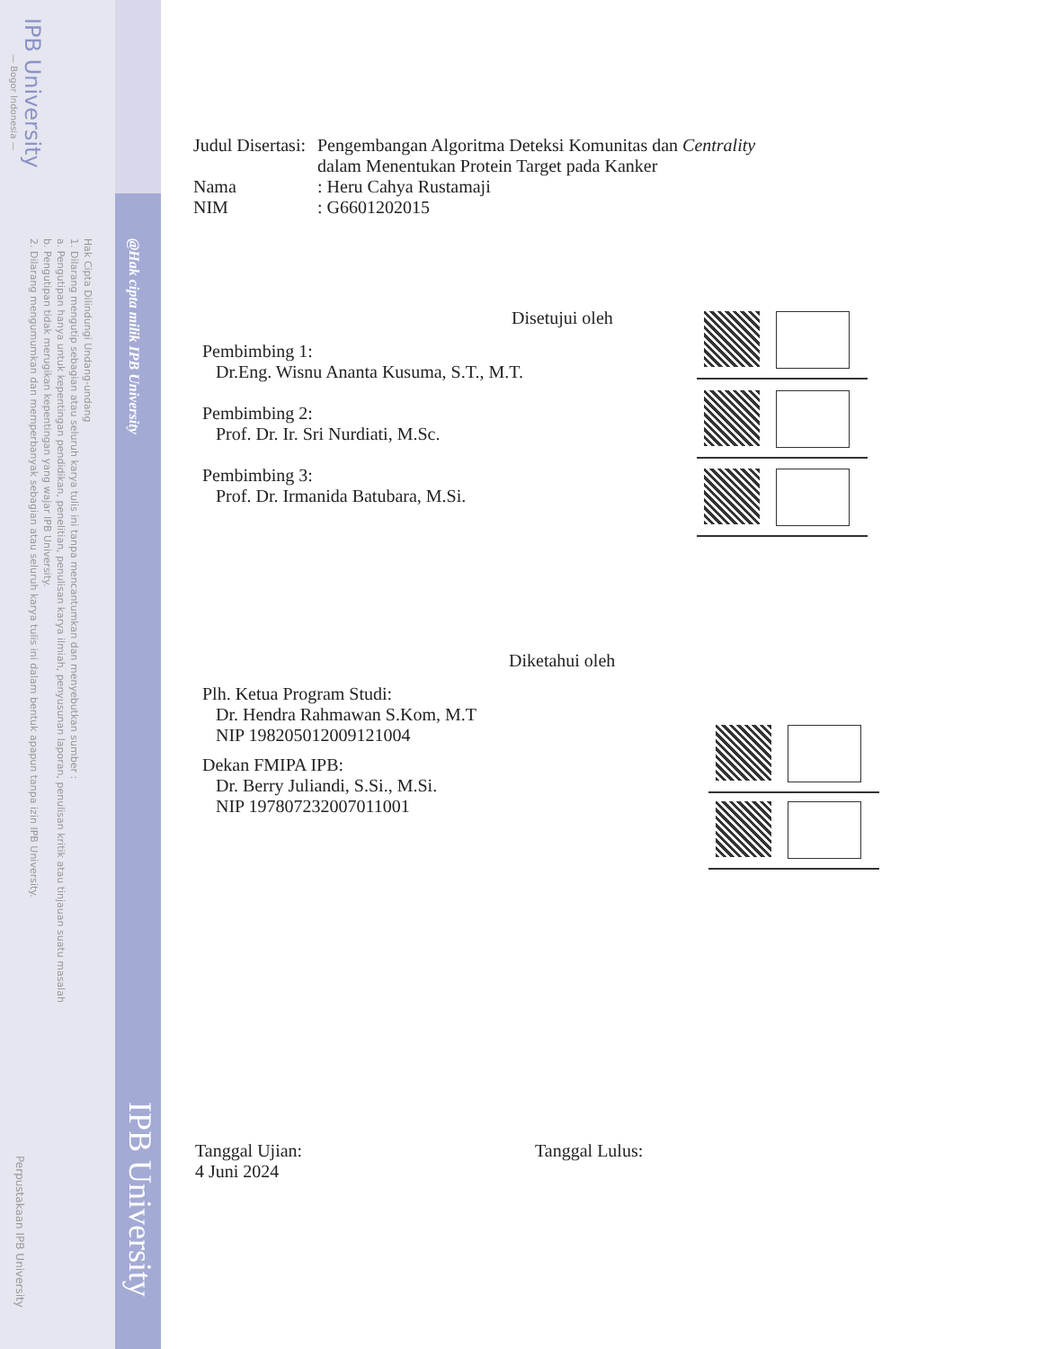IPB University
— Bogor Indonesia —
@Hak cipta milik IPB University
Hak Cipta Dilindungi Undang-undang
1. Dilarang mengutip sebagian atau seluruh karya tulis ini tanpa mencantumkan dan menyebutkan sumber :
a. Pengutipan hanya untuk kepentingan pendidikan, penelitian, penulisan karya ilmiah, penyusunan laporan, penulisan kritik atau tinjauan suatu masalah
b. Pengutipan tidak merugikan kepentingan yang wajar IPB University.
2. Dilarang mengumumkan dan memperbanyak sebagian atau seluruh karya tulis ini dalam bentuk apapun tanpa izin IPB University.
IPB University
Perpustakaan IPB University
Judul Disertasi:
Pengembangan Algoritma Deteksi Komunitas dan Centrality
dalam Menentukan Protein Target pada Kanker
Nama : Heru Cahya Rustamaji
NIM : G6601202015
Disetujui oleh
Pembimbing 1:
Dr.Eng. Wisnu Ananta Kusuma, S.T., M.T.
Pembimbing 2:
Prof. Dr. Ir. Sri Nurdiati, M.Sc.
Pembimbing 3:
Prof. Dr. Irmanida Batubara, M.Si.
Diketahui oleh
Plh. Ketua Program Studi:
Dr. Hendra Rahmawan S.Kom, M.T
NIP 198205012009121004
Dekan FMIPA IPB:
Dr. Berry Juliandi, S.Si., M.Si.
NIP 197807232007011001
Tanggal Ujian:
4 Juni 2024
Tanggal Lulus: